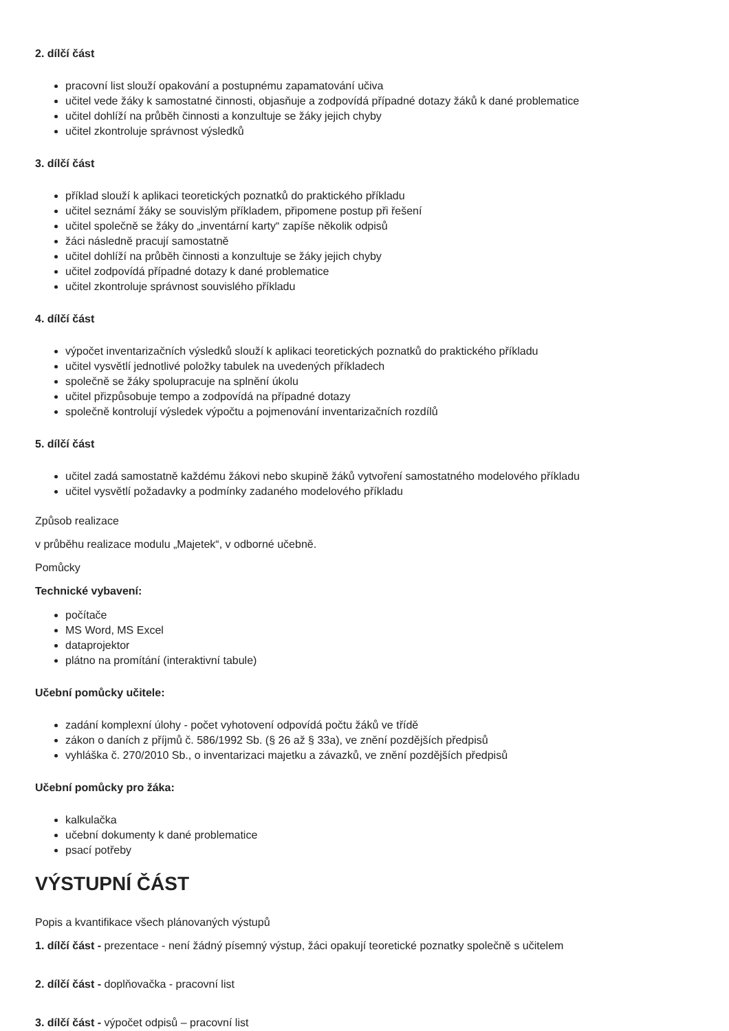2. dílčí část
pracovní list slouží opakování a postupnému zapamatování učiva
učitel vede žáky k samostatné činnosti, objasňuje a zodpovídá případné dotazy žáků k dané problematice
učitel dohlíží na průběh činnosti a konzultuje se žáky jejich chyby
učitel zkontroluje správnost výsledků
3. dílčí část
příklad slouží k aplikaci teoretických poznatků do praktického příkladu
učitel seznámí žáky se souvislým příkladem, připomene postup při řešení
učitel společně se žáky do „inventární karty“ zapíše několik odpisů
žáci následně pracují samostatně
učitel dohlíží na průběh činnosti a konzultuje se žáky jejich chyby
učitel zodpovídá případné dotazy k dané problematice
učitel zkontroluje správnost souvislého příkladu
4. dílčí část
výpočet inventarizačních výsledků slouží k aplikaci teoretických poznatků do praktického příkladu
učitel vysvětlí jednotlivé položky tabulek na uvedených příkladech
společně se žáky spolupracuje na splnění úkolu
učitel přizpůsobuje tempo a zodpovídá na případné dotazy
společně kontrolují výsledek výpočtu a pojmenování inventarizačních rozdílů
5. dílčí část
učitel zadá samostatně každému žákovi nebo skupině žáků vytvoření samostatného modelového příkladu
učitel vysvětlí požadavky a podmínky zadaného modelového příkladu
Způsob realizace
v průběhu realizace modulu „Majetek“, v odborné učebně.
Pomůcky
Technické vybavení:
počítače
MS Word, MS Excel
dataprojektor
plátno na promítání (interaktivní tabule)
Učební pomůcky učitele:
zadání komplexní úlohy - počet vyhotovení odpovídá počtu žáků ve třídě
zákon o daních z příjmů č. 586/1992 Sb. (§ 26 až § 33a), ve znění pozdějších předpisů
vyhláška č. 270/2010 Sb., o inventarizaci majetku a závazků, ve znění pozdějších předpisů
Učební pomůcky pro žáka:
kalkulačka
učební dokumenty k dané problematice
psací potřeby
VÝSTUPNÍ ČÁST
Popis a kvantifikace všech plánovaných výstupů
1. dílčí část - prezentace - není žádný písemný výstup, žáci opakují teoretické poznatky společně s učitelem
2. dílčí část - doplňovačka - pracovní list
3. dílčí část - výpočet odpisů – pracovní list